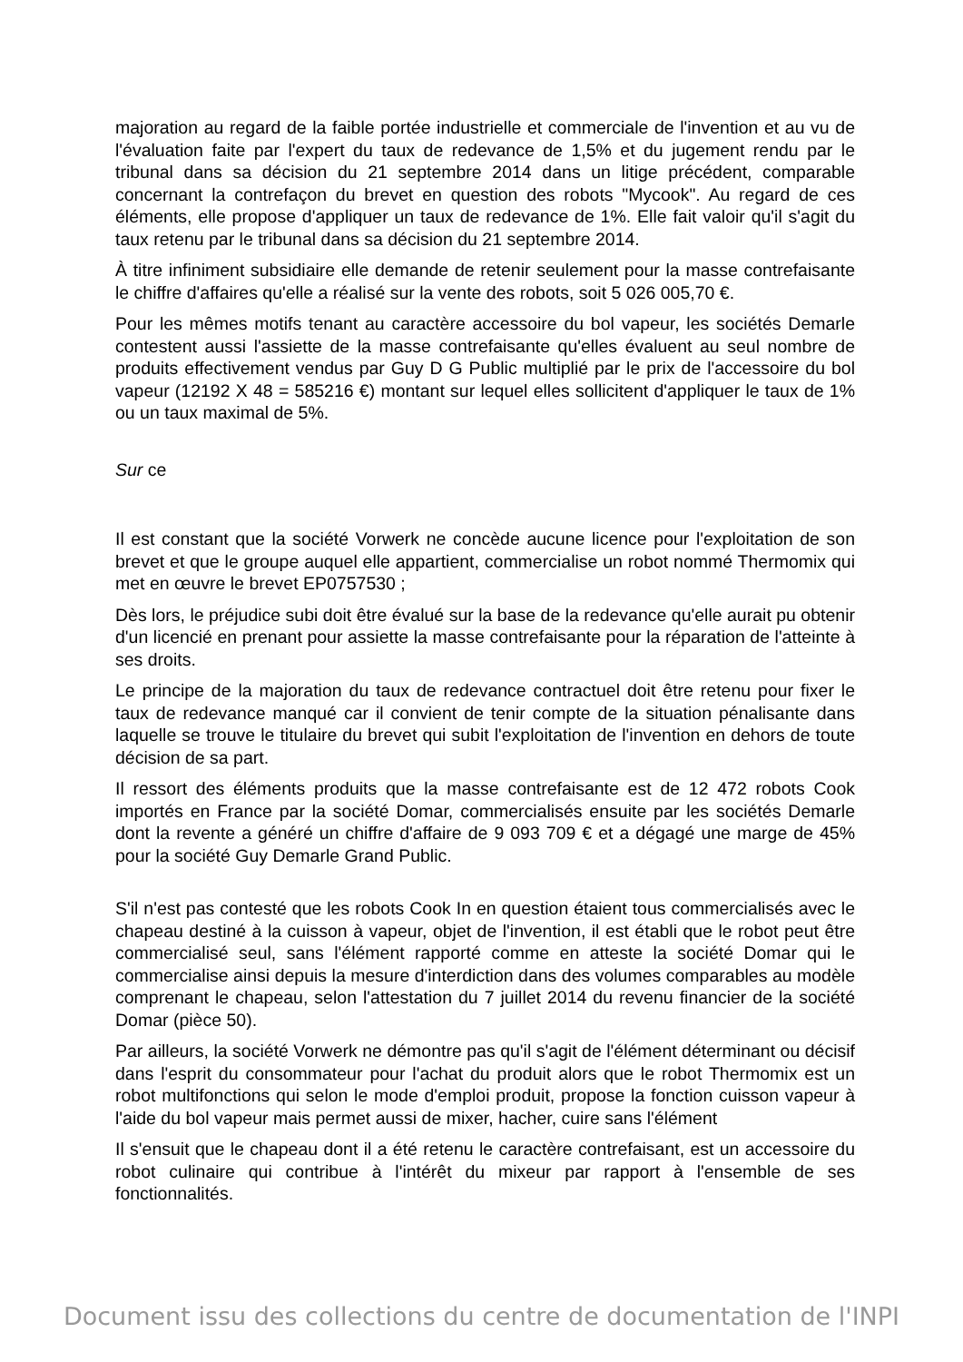majoration au regard de la faible portée industrielle et commerciale de l'invention et au vu de l'évaluation faite par l'expert du taux de redevance de 1,5% et du jugement rendu par le tribunal dans sa décision du 21 septembre 2014 dans un litige précédent, comparable concernant la contrefaçon du brevet en question des robots "Mycook". Au regard de ces éléments, elle propose d'appliquer un taux de redevance de 1%. Elle fait valoir qu'il s'agit du taux retenu par le tribunal dans sa décision du 21 septembre 2014.
À titre infiniment subsidiaire elle demande de retenir seulement pour la masse contrefaisante le chiffre d'affaires qu'elle a réalisé sur la vente des robots, soit 5 026 005,70 €.
Pour les mêmes motifs tenant au caractère accessoire du bol vapeur, les sociétés Demarle contestent aussi l'assiette de la masse contrefaisante qu'elles évaluent au seul nombre de produits effectivement vendus par Guy D G Public multiplié par le prix de l'accessoire du bol vapeur (12192 X 48 = 585216 €) montant sur lequel elles sollicitent d'appliquer le taux de 1% ou un taux maximal de 5%.
Sur ce
Il est constant que la société Vorwerk ne concède aucune licence pour l'exploitation de son brevet et que le groupe auquel elle appartient, commercialise un robot nommé Thermomix qui met en œuvre le brevet EP0757530 ;
Dès lors, le préjudice subi doit être évalué sur la base de la redevance qu'elle aurait pu obtenir d'un licencié en prenant pour assiette la masse contrefaisante pour la réparation de l'atteinte à ses droits.
Le principe de la majoration du taux de redevance contractuel doit être retenu pour fixer le taux de redevance manqué car il convient de tenir compte de la situation pénalisante dans laquelle se trouve le titulaire du brevet qui subit l'exploitation de l'invention en dehors de toute décision de sa part.
Il ressort des éléments produits que la masse contrefaisante est de 12 472 robots Cook importés en France par la société Domar, commercialisés ensuite par les sociétés Demarle dont la revente a généré un chiffre d'affaire de 9 093 709 € et a dégagé une marge de 45% pour la société Guy Demarle Grand Public.
S'il n'est pas contesté que les robots Cook In en question étaient tous commercialisés avec le chapeau destiné à la cuisson à vapeur, objet de l'invention, il est établi que le robot peut être commercialisé seul, sans l'élément rapporté comme en atteste la société Domar qui le commercialise ainsi depuis la mesure d'interdiction dans des volumes comparables au modèle comprenant le chapeau, selon l'attestation du 7 juillet 2014 du revenu financier de la société Domar (pièce 50).
Par ailleurs, la société Vorwerk ne démontre pas qu'il s'agit de l'élément déterminant ou décisif dans l'esprit du consommateur pour l'achat du produit alors que le robot Thermomix est un robot multifonctions qui selon le mode d'emploi produit, propose la fonction cuisson vapeur à l'aide du bol vapeur mais permet aussi de mixer, hacher, cuire sans l'élément
Il s'ensuit que le chapeau dont il a été retenu le caractère contrefaisant, est un accessoire du robot culinaire qui contribue à l'intérêt du mixeur par rapport à l'ensemble de ses fonctionnalités.
Document issu des collections du centre de documentation de l'INPI